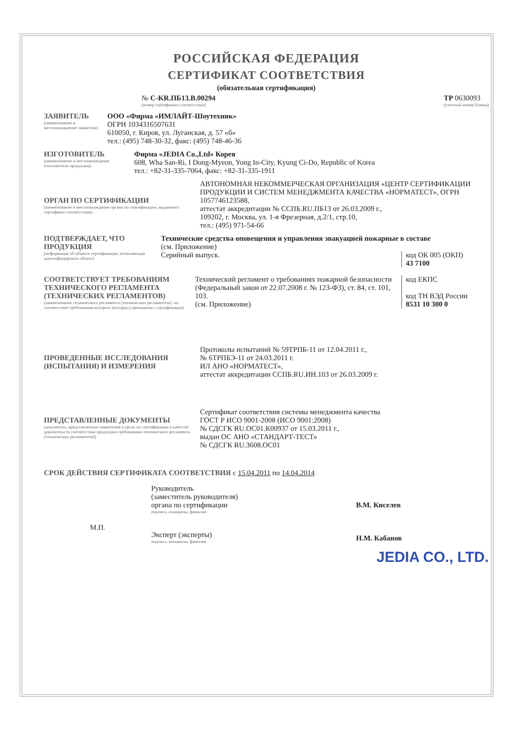РОССИЙСКАЯ ФЕДЕРАЦИЯ
СЕРТИФИКАТ СООТВЕТСТВИЯ
(обязательная сертификация)
№ С-KR.ПБ13.В.00294
(номер сертификата соответствия)
ТР 0630093
(учетный номер бланка)
ЗАЯВИТЕЛЬ
(наименование и местонахождение заявителя)
ООО «Фирма «ИМЛАЙТ-Шоутехник»
ОГРН 1034316507631
610050, г. Киров, ул. Луганская, д. 57 «б»
тел.: (495) 748-30-32, факс: (495) 748-46-36
ИЗГОТОВИТЕЛЬ
(наименование и местонахождение изготовителя продукции)
Фирма «JEDIA Co.,Ltd» Корея
608, Wha San-Ri, I Dong-Myeon, Yong In-City, Kyung Ci-Do, Republic of Korea
тел.: +82-31-335-7064, факс: +82-31-335-1911
ОРГАН ПО СЕРТИФИКАЦИИ
(наименование и местонахождение органа по сертификации, выдавшего сертификат соответствия)
АВТОНОМНАЯ НЕКОММЕРЧЕСКАЯ ОРГАНИЗАЦИЯ «ЦЕНТР СЕРТИФИКАЦИИ ПРОДУКЦИИ И СИСТЕМ МЕНЕДЖМЕНТА КАЧЕСТВА «НОРМАТЕСТ», ОГРН 1057746123588,
аттестат аккредитации № ССПБ.RU.ПБ13 от 26.03.2009 г.,
109202, г. Москва, ул. 1-я Фрезерная, д.2/1, стр.10,
тел.: (495) 971-54-66
ПОДТВЕРЖДАЕТ, ЧТО ПРОДУКЦИЯ
(информация об объекте сертификации, позволяющая идентифицировать объект)
Технические средства оповещения и управления эвакуацией пожарные в составе
(см. Приложение)
Серийный выпуск.
код ОК 005 (ОКП)
43 7100
СООТВЕТСТВУЕТ ТРЕБОВАНИЯМ ТЕХНИЧЕСКОГО РЕГЛАМЕНТА (ТЕХНИЧЕСКИХ РЕГЛАМЕНТОВ)
(наименование технического регламента (технических регламентов), на соответствие требованиям которого (которых) проводилась сертификация)
код ЕКПС
код ТН ВЭД России
8531 10 300 0
Технический регламент о требованиях пожарной безопасности (Федеральный закон от 22.07.2008 г. № 123-ФЗ), ст. 84, ст. 101, 103.
(см. Приложение)
ПРОВЕДЕННЫЕ ИССЛЕДОВАНИЯ (ИСПЫТАНИЯ) И ИЗМЕРЕНИЯ
Протоколы испытаний № 59ТРПБ-11 от 12.04.2011 г.,
№ 6ТРПБЭ-11 от 24.03.2011 г.
ИЛ АНО «НОРМАТЕСТ»,
аттестат аккредитации ССПБ.RU.ИН.103 от 26.03.2009 г.
ПРЕДСТАВЛЕННЫЕ ДОКУМЕНТЫ
(документы, представленные заявителем в орган по сертификации в качестве доказательств соответствия продукции требованиям технического регламента (технических регламентов))
Сертификат соответствия системы менеджмента качества
ГОСТ Р ИСО 9001-2008 (ИСО 9001:2008)
№ СДСГК RU.ОС01.К00937 от 15.03.2011 г.,
выдан ОС АНО «СТАНДАРТ-ТЕСТ»
№ СДСГК RU.3608.ОС01
СРОК ДЕЙСТВИЯ СЕРТИФИКАТА СООТВЕТСТВИЯ с 15.04.2011 по 14.04.2014
М.П.
Руководитель
(заместитель руководителя)
органа по сертификации
подпись, инициалы, фамилия
Эксперт (эксперты)
подпись, инициалы, фамилия
В.М. Киселев
Н.М. Кабанов
JEDIA CO., LTD.